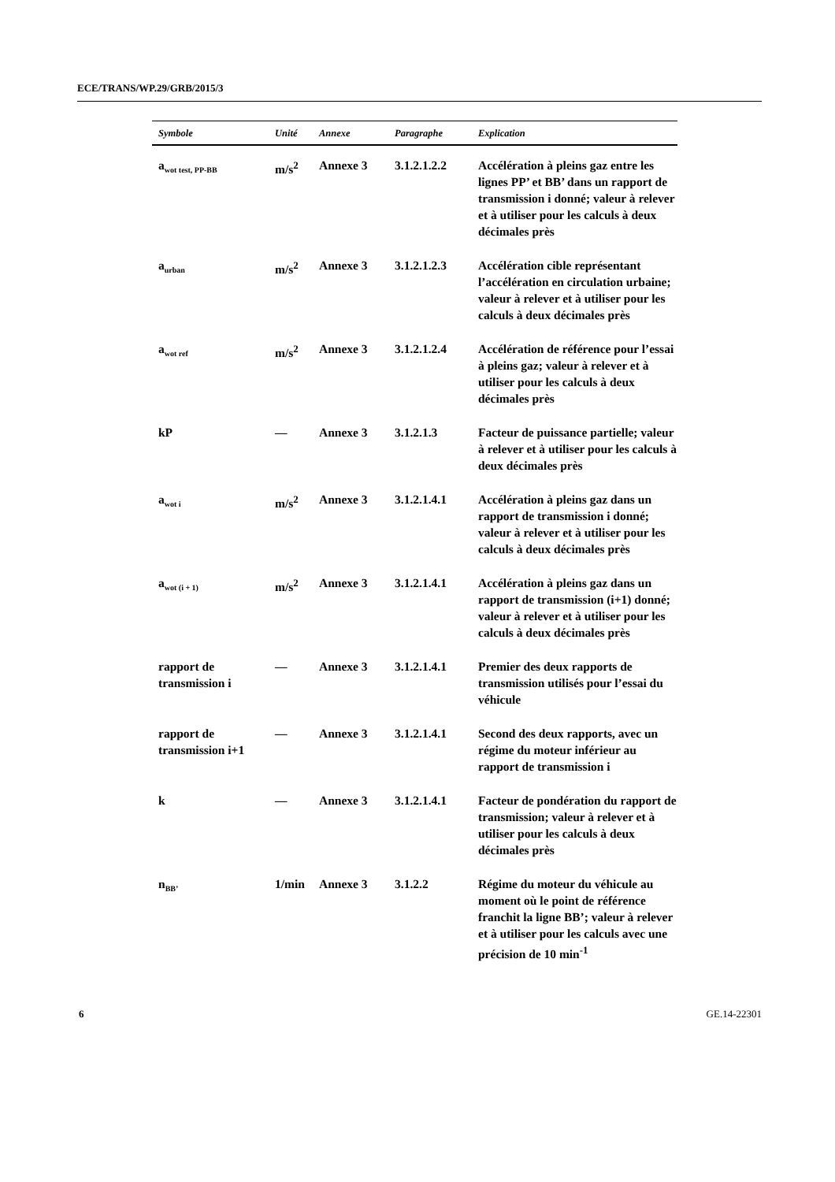ECE/TRANS/WP.29/GRB/2015/3
| Symbole | Unité | Annexe | Paragraphe | Explication |
| --- | --- | --- | --- | --- |
| a<sub>wot test, PP-BB</sub> | m/s<sup>2</sup> | Annexe 3 | 3.1.2.1.2.2 | Accélération à pleins gaz entre les lignes PP’ et BB’ dans un rapport de transmission i donné; valeur à relever et à utiliser pour les calculs à deux décimales près |
| a<sub>urban</sub> | m/s<sup>2</sup> | Annexe 3 | 3.1.2.1.2.3 | Accélération cible représentant l’accélération en circulation urbaine; valeur à relever et à utiliser pour les calculs à deux décimales près |
| a<sub>wot ref</sub> | m/s<sup>2</sup> | Annexe 3 | 3.1.2.1.2.4 | Accélération de référence pour l’essai à pleins gaz; valeur à relever et à utiliser pour les calculs à deux décimales près |
| kP | — | Annexe 3 | 3.1.2.1.3 | Facteur de puissance partielle; valeur à relever et à utiliser pour les calculs à deux décimales près |
| a<sub>wot i</sub> | m/s<sup>2</sup> | Annexe 3 | 3.1.2.1.4.1 | Accélération à pleins gaz dans un rapport de transmission i donné; valeur à relever et à utiliser pour les calculs à deux décimales près |
| a<sub>wot (i + 1)</sub> | m/s<sup>2</sup> | Annexe 3 | 3.1.2.1.4.1 | Accélération à pleins gaz dans un rapport de transmission (i+1) donné; valeur à relever et à utiliser pour les calculs à deux décimales près |
| rapport de transmission i | — | Annexe 3 | 3.1.2.1.4.1 | Premier des deux rapports de transmission utilisés pour l’essai du véhicule |
| rapport de transmission i+1 | — | Annexe 3 | 3.1.2.1.4.1 | Second des deux rapports, avec un régime du moteur inférieur au rapport de transmission i |
| k | — | Annexe 3 | 3.1.2.1.4.1 | Facteur de pondération du rapport de transmission; valeur à relever et à utiliser pour les calculs à deux décimales près |
| n<sub>BB’</sub> | 1/min | Annexe 3 | 3.1.2.2 | Régime du moteur du véhicule au moment où le point de référence franchit la ligne BB’; valeur à relever et à utiliser pour les calculs avec une précision de 10 min<sup>-1</sup> |
6 GE.14-22301